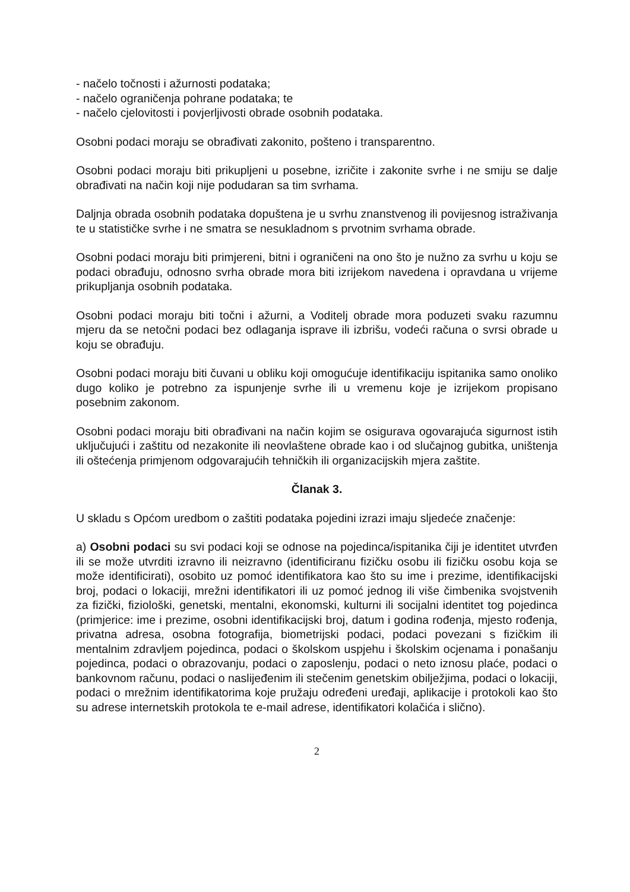- načelo točnosti i ažurnosti podataka;
- načelo ograničenja pohrane podataka; te
- načelo cjelovitosti i povjerljivosti obrade osobnih podataka.
Osobni podaci moraju se obrađivati zakonito, pošteno i transparentno.
Osobni podaci moraju biti prikupljeni u posebne, izričite i zakonite svrhe i ne smiju se dalje obrađivati na način koji nije podudaran sa tim svrhama.
Daljnja obrada osobnih podataka dopuštena je u svrhu znanstvenog ili povijesnog istraživanja te u statističke svrhe i ne smatra se nesukladnom s prvotnim svrhama obrade.
Osobni podaci moraju biti primjereni, bitni i ograničeni na ono što je nužno za svrhu u koju se podaci obrađuju, odnosno svrha obrade mora biti izrijekom navedena i opravdana u vrijeme prikupljanja osobnih podataka.
Osobni podaci moraju biti točni i ažurni, a Voditelj obrade mora poduzeti svaku razumnu mjeru da se netočni podaci bez odlaganja isprave ili izbrišu, vodeći računa o svrsi obrade u koju se obrađuju.
Osobni podaci moraju biti čuvani u obliku koji omogućuje identifikaciju ispitanika samo onoliko dugo koliko je potrebno za ispunjenje svrhe ili u vremenu koje je izrijekom propisano posebnim zakonom.
Osobni podaci moraju biti obrađivani na način kojim se osigurava ogovarajuća sigurnost istih uključujući i zaštitu od nezakonite ili neovlaštene obrade kao i od slučajnog gubitka, uništenja ili oštećenja primjenom odgovarajućih tehničkih ili organizacijskih mjera zaštite.
Članak 3.
U skladu s Općom uredbom o zaštiti podataka pojedini izrazi imaju sljedeće značenje:
a) Osobni podaci su svi podaci koji se odnose na pojedinca/ispitanika čiji je identitet utvrđen ili se može utvrditi izravno ili neizravno (identificiranu fizičku osobu ili fizičku osobu koja se može identificirati), osobito uz pomoć identifikatora kao što su ime i prezime, identifikacijski broj, podaci o lokaciji, mrežni identifikatori ili uz pomoć jednog ili više čimbenika svojstvenih za fizički, fiziološki, genetski, mentalni, ekonomski, kulturni ili socijalni identitet tog pojedinca (primjerice: ime i prezime, osobni identifikacijski broj, datum i godina rođenja, mjesto rođenja, privatna adresa, osobna fotografija, biometrijski podaci, podaci povezani s fizičkim ili mentalnim zdravljem pojedinca, podaci o školskom uspjehu i školskim ocjenama i ponašanju pojedinca, podaci o obrazovanju, podaci o zaposlenju, podaci o neto iznosu plaće, podaci o bankovnom računu, podaci o naslijeđenim ili stečenim genetskim obilježjima, podaci o lokaciji, podaci o mrežnim identifikatorima koje pružaju određeni uređaji, aplikacije i protokoli kao što su adrese internetskih protokola te e-mail adrese, identifikatori kolačića i slično).
2